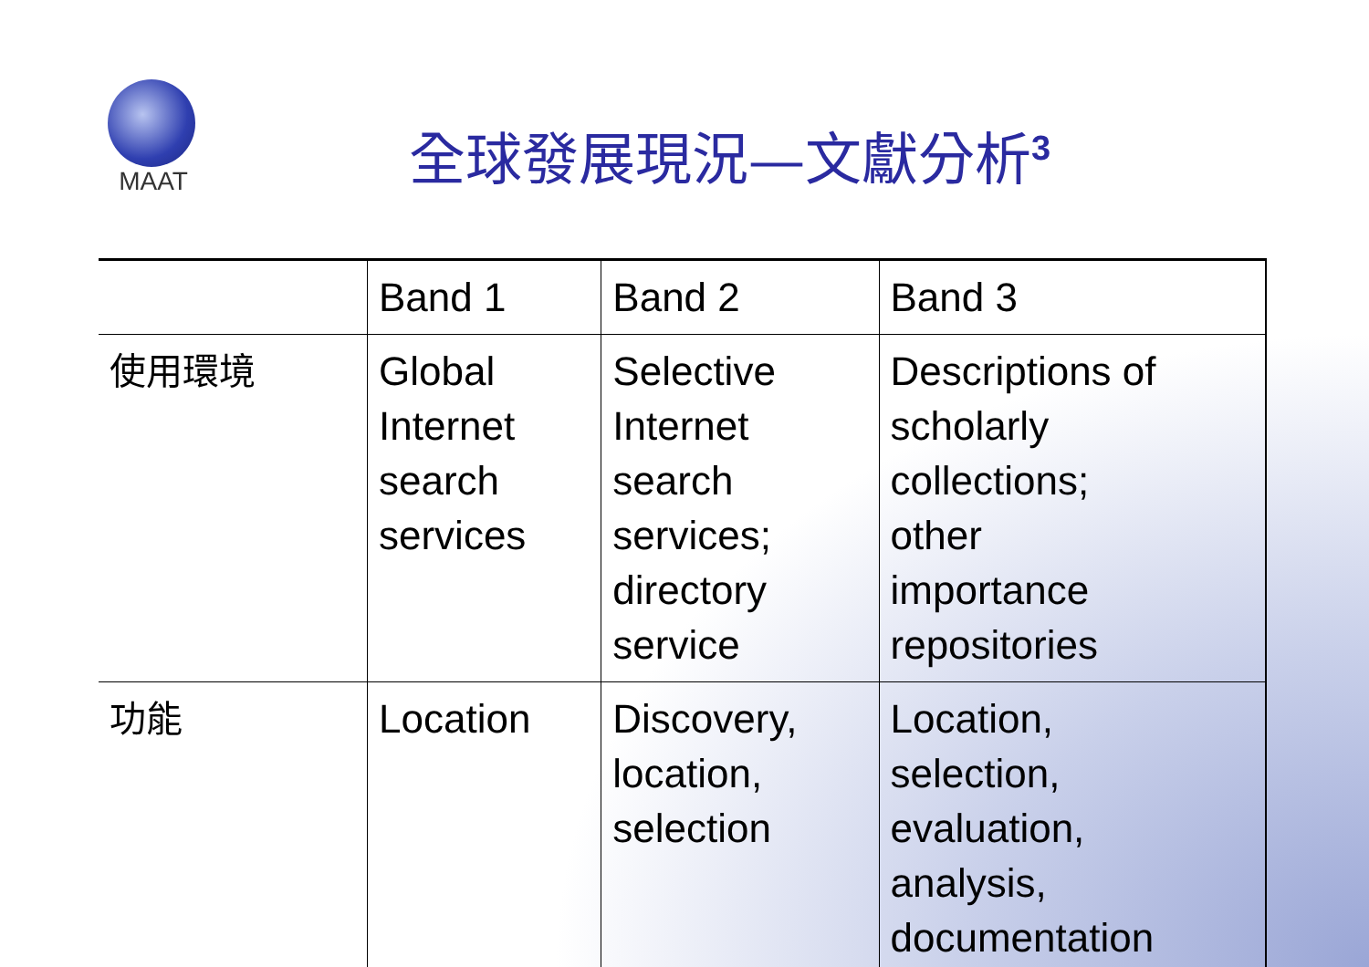MAAT
全球發展現況—文獻分析<sup>3</sup>
| | Band 1 | Band 2 | Band 3 |
| --- | --- | --- | --- |
| 使用環境 | Global Internet search services | Selective Internet search services; directory service | Descriptions of scholarly collections; other importance repositories |
| 功能 | Location | Discovery, location, selection | Location, selection, evaluation, analysis, documentation |